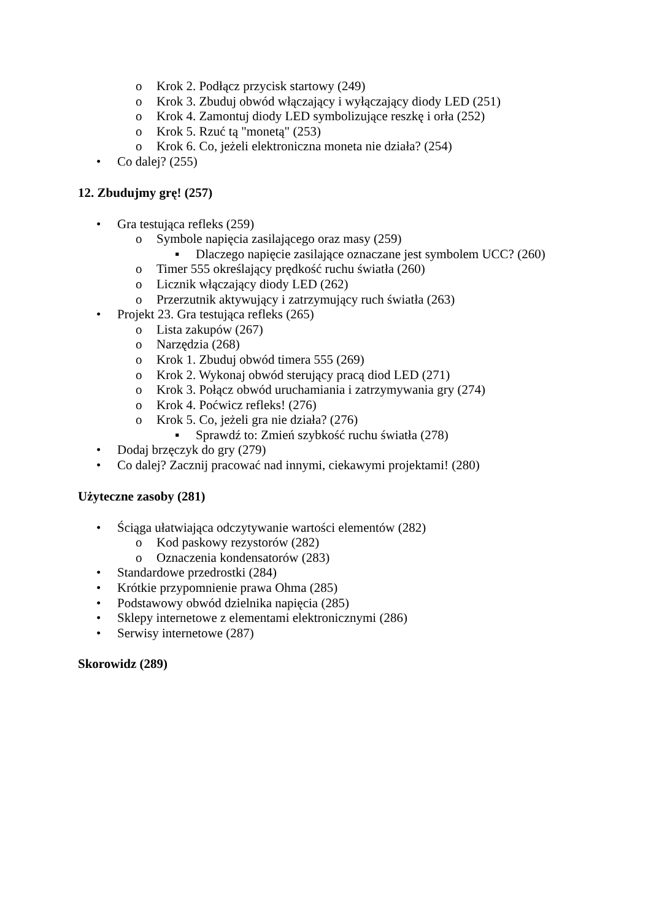o Krok 2. Podłącz przycisk startowy (249)
o Krok 3. Zbuduj obwód włączający i wyłączający diody LED (251)
o Krok 4. Zamontuj diody LED symbolizujące reszkę i orła (252)
o Krok 5. Rzuć tą "monetą" (253)
o Krok 6. Co, jeżeli elektroniczna moneta nie działa? (254)
• Co dalej? (255)
12. Zbudujmy grę! (257)
• Gra testująca refleks (259)
o Symbole napięcia zasilającego oraz masy (259)
▪ Dlaczego napięcie zasilające oznaczane jest symbolem UCC? (260)
o Timer 555 określający prędkość ruchu światła (260)
o Licznik włączający diody LED (262)
o Przerzutnik aktywujący i zatrzymujący ruch światła (263)
• Projekt 23. Gra testująca refleks (265)
o Lista zakupów (267)
o Narzędzia (268)
o Krok 1. Zbuduj obwód timera 555 (269)
o Krok 2. Wykonaj obwód sterujący pracą diod LED (271)
o Krok 3. Połącz obwód uruchamiania i zatrzymywania gry (274)
o Krok 4. Poćwicz refleks! (276)
o Krok 5. Co, jeżeli gra nie działa? (276)
▪ Sprawdź to: Zmień szybkość ruchu światła (278)
• Dodaj brzęczyk do gry (279)
• Co dalej? Zacznij pracować nad innymi, ciekawymi projektami! (280)
Użyteczne zasoby (281)
• Ściąga ułatwiająca odczytywanie wartości elementów (282)
o Kod paskowy rezystorów (282)
o Oznaczenia kondensatorów (283)
• Standardowe przedrostki (284)
• Krótkie przypomnienie prawa Ohma (285)
• Podstawowy obwód dzielnika napięcia (285)
• Sklepy internetowe z elementami elektronicznymi (286)
• Serwisy internetowe (287)
Skorowidz (289)